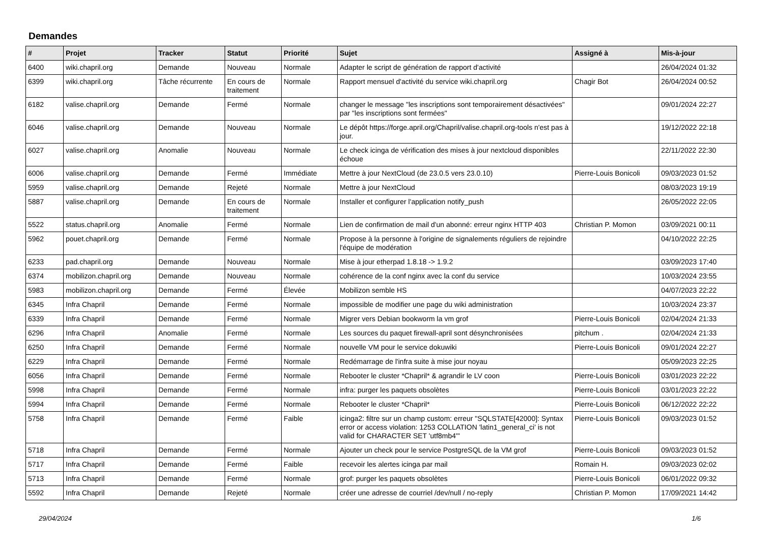Demandes
| # | Projet | Tracker | Statut | Priorité | Sujet | Assigné à | Mis-à-jour |
| --- | --- | --- | --- | --- | --- | --- | --- |
| 6400 | wiki.chapril.org | Demande | Nouveau | Normale | Adapter le script de génération de rapport d'activité | | 26/04/2024 01:32 |
| 6399 | wiki.chapril.org | Tâche récurrente | En cours de traitement | Normale | Rapport mensuel d'activité du service wiki.chapril.org | Chagir Bot | 26/04/2024 00:52 |
| 6182 | valise.chapril.org | Demande | Fermé | Normale | changer le message "les inscriptions sont temporairement désactivées" par "les inscriptions sont fermées" | | 09/01/2024 22:27 |
| 6046 | valise.chapril.org | Demande | Nouveau | Normale | Le dépôt https://forge.april.org/Chapril/valise.chapril.org-tools n'est pas à jour. | | 19/12/2022 22:18 |
| 6027 | valise.chapril.org | Anomalie | Nouveau | Normale | Le check icinga de vérification des mises à jour nextcloud disponibles échoue | | 22/11/2022 22:30 |
| 6006 | valise.chapril.org | Demande | Fermé | Immédiate | Mettre à jour NextCloud (de 23.0.5 vers 23.0.10) | Pierre-Louis Bonicoli | 09/03/2023 01:52 |
| 5959 | valise.chapril.org | Demande | Rejeté | Normale | Mettre à jour NextCloud | | 08/03/2023 19:19 |
| 5887 | valise.chapril.org | Demande | En cours de traitement | Normale | Installer et configurer l'application notify_push | | 26/05/2022 22:05 |
| 5522 | status.chapril.org | Anomalie | Fermé | Normale | Lien de confirmation de mail d'un abonné: erreur nginx HTTP 403 | Christian P. Momon | 03/09/2021 00:11 |
| 5962 | pouet.chapril.org | Demande | Fermé | Normale | Propose à la personne à l'origine de signalements réguliers de rejoindre l'équipe de modération | | 04/10/2022 22:25 |
| 6233 | pad.chapril.org | Demande | Nouveau | Normale | Mise à jour etherpad 1.8.18 -> 1.9.2 | | 03/09/2023 17:40 |
| 6374 | mobilizon.chapril.org | Demande | Nouveau | Normale | cohérence de la conf nginx avec la conf du service | | 10/03/2024 23:55 |
| 5983 | mobilizon.chapril.org | Demande | Fermé | Élevée | Mobilizon semble HS | | 04/07/2023 22:22 |
| 6345 | Infra Chapril | Demande | Fermé | Normale | impossible de modifier une page du wiki administration | | 10/03/2024 23:37 |
| 6339 | Infra Chapril | Demande | Fermé | Normale | Migrer vers Debian bookworm la vm grof | Pierre-Louis Bonicoli | 02/04/2024 21:33 |
| 6296 | Infra Chapril | Anomalie | Fermé | Normale | Les sources du paquet firewall-april sont désynchronisées | pitchum . | 02/04/2024 21:33 |
| 6250 | Infra Chapril | Demande | Fermé | Normale | nouvelle VM pour le service dokuwiki | Pierre-Louis Bonicoli | 09/01/2024 22:27 |
| 6229 | Infra Chapril | Demande | Fermé | Normale | Redémarrage de l'infra suite à mise jour noyau | | 05/09/2023 22:25 |
| 6056 | Infra Chapril | Demande | Fermé | Normale | Rebooter le cluster *Chapril* & agrandir le LV coon | Pierre-Louis Bonicoli | 03/01/2023 22:22 |
| 5998 | Infra Chapril | Demande | Fermé | Normale | infra: purger les paquets obsolètes | Pierre-Louis Bonicoli | 03/01/2023 22:22 |
| 5994 | Infra Chapril | Demande | Fermé | Normale | Rebooter le cluster *Chapril* | Pierre-Louis Bonicoli | 06/12/2022 22:22 |
| 5758 | Infra Chapril | Demande | Fermé | Faible | icinga2: filtre sur un champ custom: erreur "SQLSTATE[42000]: Syntax error or access violation: 1253 COLLATION 'latin1_general_ci' is not valid for CHARACTER SET 'utf8mb4'" | Pierre-Louis Bonicoli | 09/03/2023 01:52 |
| 5718 | Infra Chapril | Demande | Fermé | Normale | Ajouter un check pour le service PostgreSQL de la VM grof | Pierre-Louis Bonicoli | 09/03/2023 01:52 |
| 5717 | Infra Chapril | Demande | Fermé | Faible | recevoir les alertes icinga par mail | Romain H. | 09/03/2023 02:02 |
| 5713 | Infra Chapril | Demande | Fermé | Normale | grof: purger les paquets obsolètes | Pierre-Louis Bonicoli | 06/01/2022 09:32 |
| 5592 | Infra Chapril | Demande | Rejeté | Normale | créer une adresse de courriel /dev/null / no-reply | Christian P. Momon | 17/09/2021 14:42 |
29/04/2024 1/6